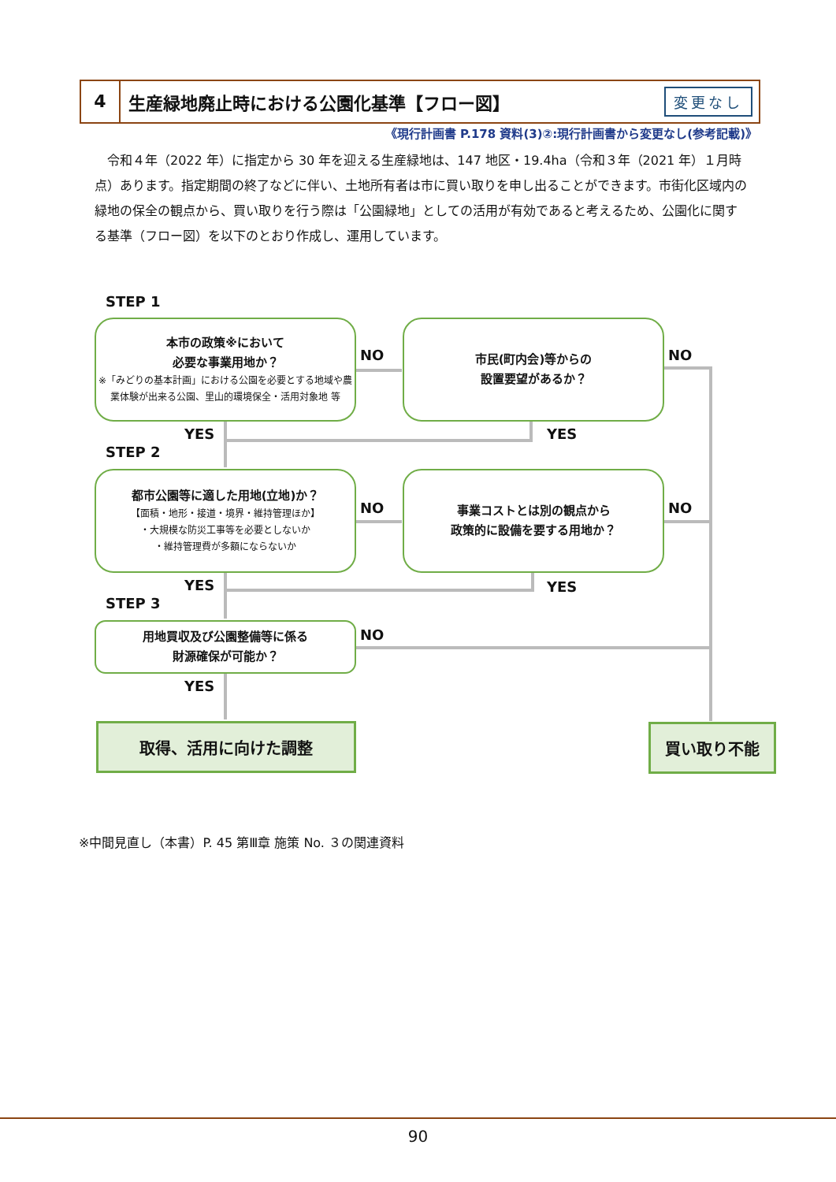4
生産緑地廃止時における公園化基準【フロー図】
変更なし
《現行計画書 P.178 資料(3)②:現行計画書から変更なし(参考記載)》
　令和４年（2022 年）に指定から 30 年を迎える生産緑地は、147 地区・19.4ha（令和３年（2021 年）１月時点）あります。指定期間の終了などに伴い、土地所有者は市に買い取りを申し出ることができます。市街化区域内の緑地の保全の観点から、買い取りを行う際は「公園緑地」としての活用が有効であると考えるため、公園化に関する基準（フロー図）を以下のとおり作成し、運用しています。
STEP 1
本市の政策※において
必要な事業用地か？
※「みどりの基本計画」における公園を必要とする地域や農業体験が出来る公園、里山的環境保全・活用対象地 等
NO
市民(町内会)等からの
設置要望があるか？
NO
YES YES
STEP 2
都市公園等に適した用地(立地)か？
【面積・地形・接道・境界・維持管理ほか】
・大規模な防災工事等を必要としないか
・維持管理費が多額にならないか
NO
事業コストとは別の観点から
政策的に設備を要する用地か？
NO
YES YES
STEP 3
用地買収及び公園整備等に係る
財源確保が可能か？
NO
YES
取得、活用に向けた調整 買い取り不能
※中間見直し（本書）P. 45 第Ⅲ章 施策 No. ３の関連資料
90